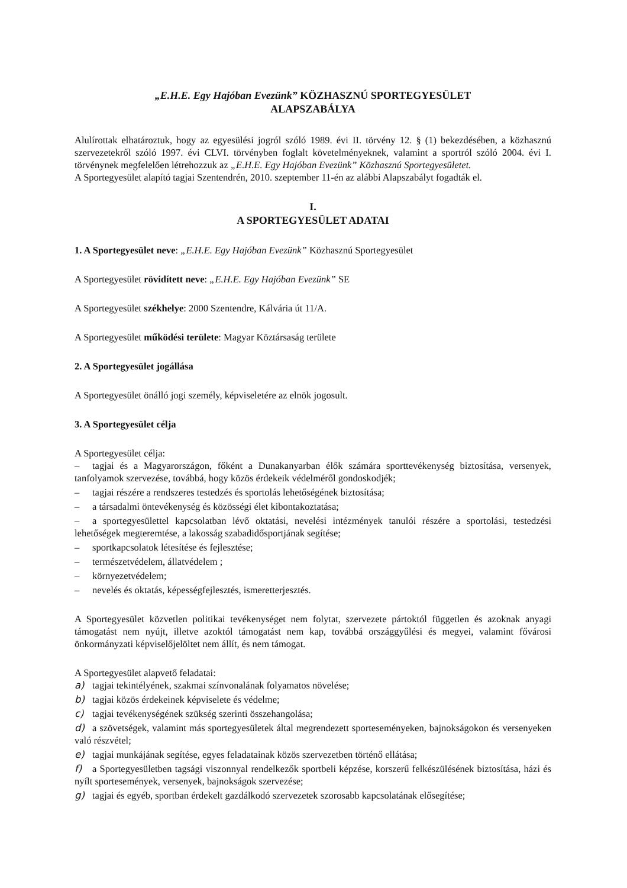„E.H.E. Egy Hajóban Evezünk” KÖZHASZNÚ SPORTEGYESÜLET
ALAPSZABÁLYA
Alulírottak elhatároztuk, hogy az egyesülési jogról szóló 1989. évi II. törvény 12. § (1) bekezdésében, a közhasznú szervezetekről szóló 1997. évi CLVI. törvényben foglalt követelményeknek, valamint a sportról szóló 2004. évi I. törvénynek megfelelően létrehozzuk az „E.H.E. Egy Hajóban Evezünk” Közhasznú Sportegyesületet.
A Sportegyesület alapító tagjai Szentendrén, 2010. szeptember 11-én az alábbi Alapszabályt fogadták el.
I.
A SPORTEGYESÜLET ADATAI
1. A Sportegyesület neve: „E.H.E. Egy Hajóban Evezünk” Közhasznú Sportegyesület
A Sportegyesület rövidített neve: „E.H.E. Egy Hajóban Evezünk” SE
A Sportegyesület székhelye: 2000 Szentendre, Kálvária út 11/A.
A Sportegyesület működési területe: Magyar Köztársaság területe
2. A Sportegyesület jogállása
A Sportegyesület önálló jogi személy, képviseletére az elnök jogosult.
3. A Sportegyesület célja
A Sportegyesület célja:
– tagjai és a Magyarországon, főként a Dunakanyarban élők számára sporttevékenység biztosítása, versenyek, tanfolyamok szervezése, továbbá, hogy közös érdekeik védelméről gondoskodjék;
– tagjai részére a rendszeres testedzés és sportolás lehetőségének biztosítása;
– a társadalmi öntevékenység és közösségi élet kibontakoztatása;
– a sportegyesülettel kapcsolatban lévő oktatási, nevelési intézmények tanulói részére a sportolási, testedzési lehetőségek megteremtése, a lakosság szabadidősportjának segítése;
– sportkapcsolatok létesítése és fejlesztése;
– természetvédelem, állatvédelem ;
– környezetvédelem;
– nevelés és oktatás, képességfejlesztés, ismeretterjesztés.
A Sportegyesület közvetlen politikai tevékenységet nem folytat, szervezete pártoktól független és azoknak anyagi támogatást nem nyújt, illetve azoktól támogatást nem kap, továbbá országgyűlési és megyei, valamint fővárosi önkormányzati képviselőjelöltet nem állít, és nem támogat.
A Sportegyesület alapvető feladatai:
a) tagjai tekintélyének, szakmai színvonalának folyamatos növelése;
b) tagjai közös érdekeinek képviselete és védelme;
c) tagjai tevékenységének szükség szerinti összehangolása;
d) a szövetségek, valamint más sportegyesületek által megrendezett sporteseményeken, bajnokságokon és versenyeken való részvétel;
e) tagjai munkájának segítése, egyes feladatainak közös szervezetben történő ellátása;
f) a Sportegyesületben tagsági viszonnyal rendelkezők sportbeli képzése, korszerű felkészülésének biztosítása, házi és nyílt sportesemények, versenyek, bajnokságok szervezése;
g) tagjai és egyéb, sportban érdekelt gazdálkodó szervezetek szorosabb kapcsolatának elősegítése;